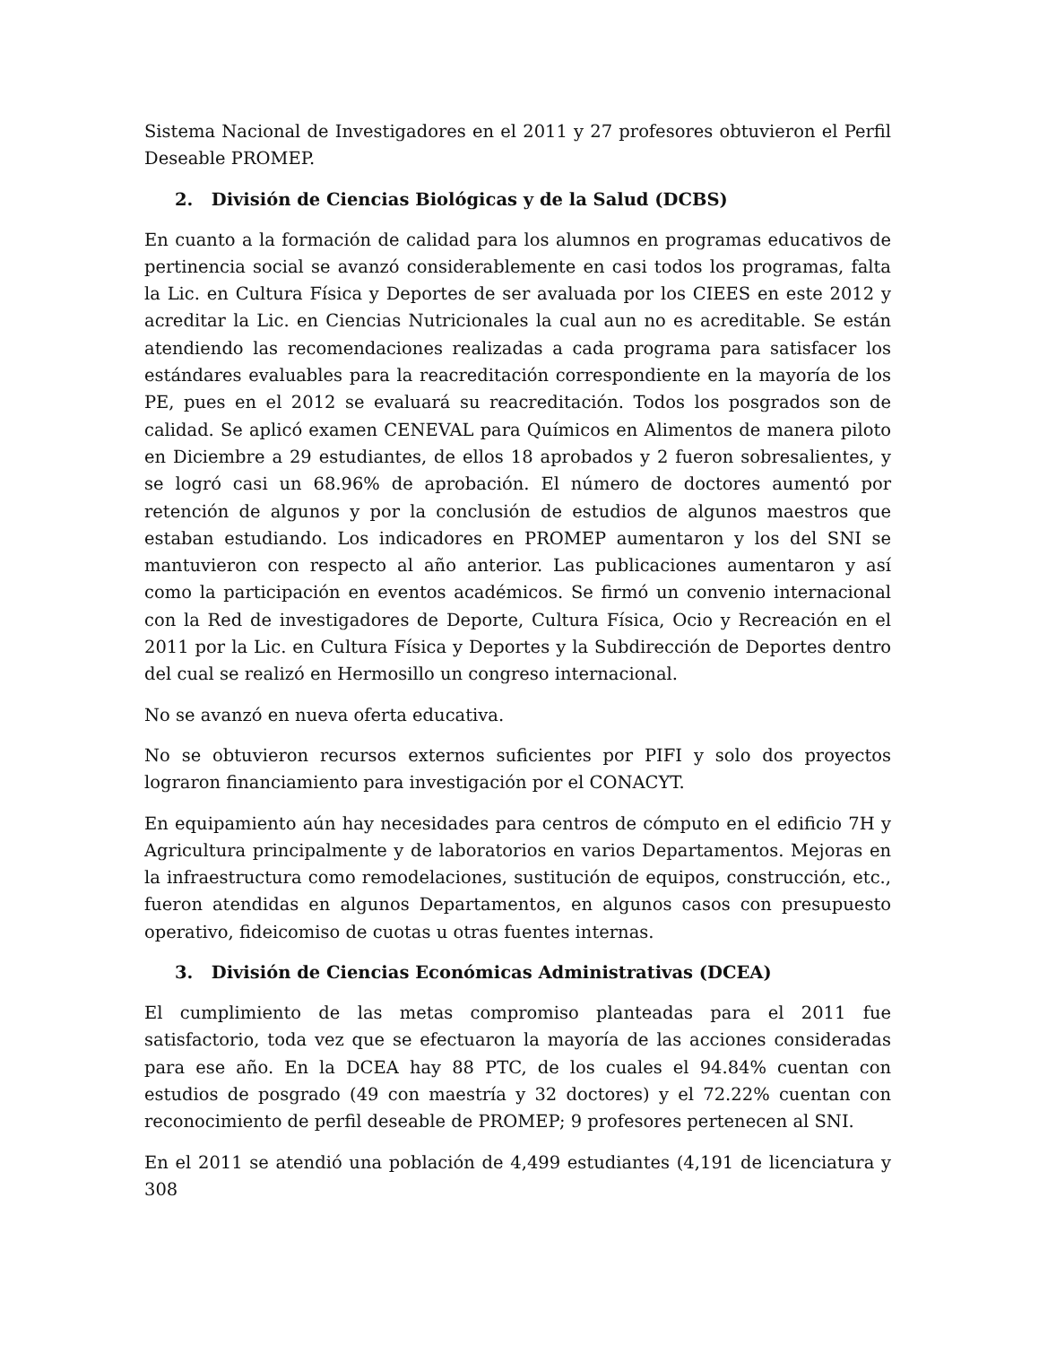Sistema Nacional de Investigadores en el 2011 y 27 profesores obtuvieron el Perfil Deseable PROMEP.
2. División de Ciencias Biológicas y de la Salud (DCBS)
En cuanto a la formación de calidad para los alumnos en programas educativos de pertinencia social se avanzó considerablemente en casi todos los programas, falta la Lic. en Cultura Física y Deportes de ser avaluada por los CIEES en este 2012 y acreditar la Lic. en Ciencias Nutricionales la cual aun no es acreditable. Se están atendiendo las recomendaciones realizadas a cada programa para satisfacer los estándares evaluables para la reacreditación correspondiente en la mayoría de los PE, pues en el 2012 se evaluará su reacreditación. Todos los posgrados son de calidad. Se aplicó examen CENEVAL para Químicos en Alimentos de manera piloto en Diciembre a 29 estudiantes, de ellos 18 aprobados y 2 fueron sobresalientes, y se logró casi un 68.96% de aprobación. El número de doctores aumentó por retención de algunos y por la conclusión de estudios de algunos maestros que estaban estudiando. Los indicadores en PROMEP aumentaron y los del SNI se mantuvieron con respecto al año anterior. Las publicaciones aumentaron y así como la participación en eventos académicos. Se firmó un convenio internacional con la Red de investigadores de Deporte, Cultura Física, Ocio y Recreación en el 2011 por la Lic. en Cultura Física y Deportes y la Subdirección de Deportes dentro del cual se realizó en Hermosillo un congreso internacional.
No se avanzó en nueva oferta educativa.
No se obtuvieron recursos externos suficientes por PIFI y solo dos proyectos lograron financiamiento para investigación por el CONACYT.
En equipamiento aún hay necesidades para centros de cómputo en el edificio 7H y Agricultura principalmente y de laboratorios en varios Departamentos. Mejoras en la infraestructura como remodelaciones, sustitución de equipos, construcción, etc., fueron atendidas en algunos Departamentos, en algunos casos con presupuesto operativo, fideicomiso de cuotas u otras fuentes internas.
3. División de Ciencias Económicas Administrativas (DCEA)
El cumplimiento de las metas compromiso planteadas para el 2011 fue satisfactorio, toda vez que se efectuaron la mayoría de las acciones consideradas para ese año. En la DCEA hay 88 PTC, de los cuales el 94.84% cuentan con estudios de posgrado (49 con maestría y 32 doctores) y el 72.22% cuentan con reconocimiento de perfil deseable de PROMEP; 9 profesores pertenecen al SNI.
En el 2011 se atendió una población de 4,499 estudiantes (4,191 de licenciatura y 308